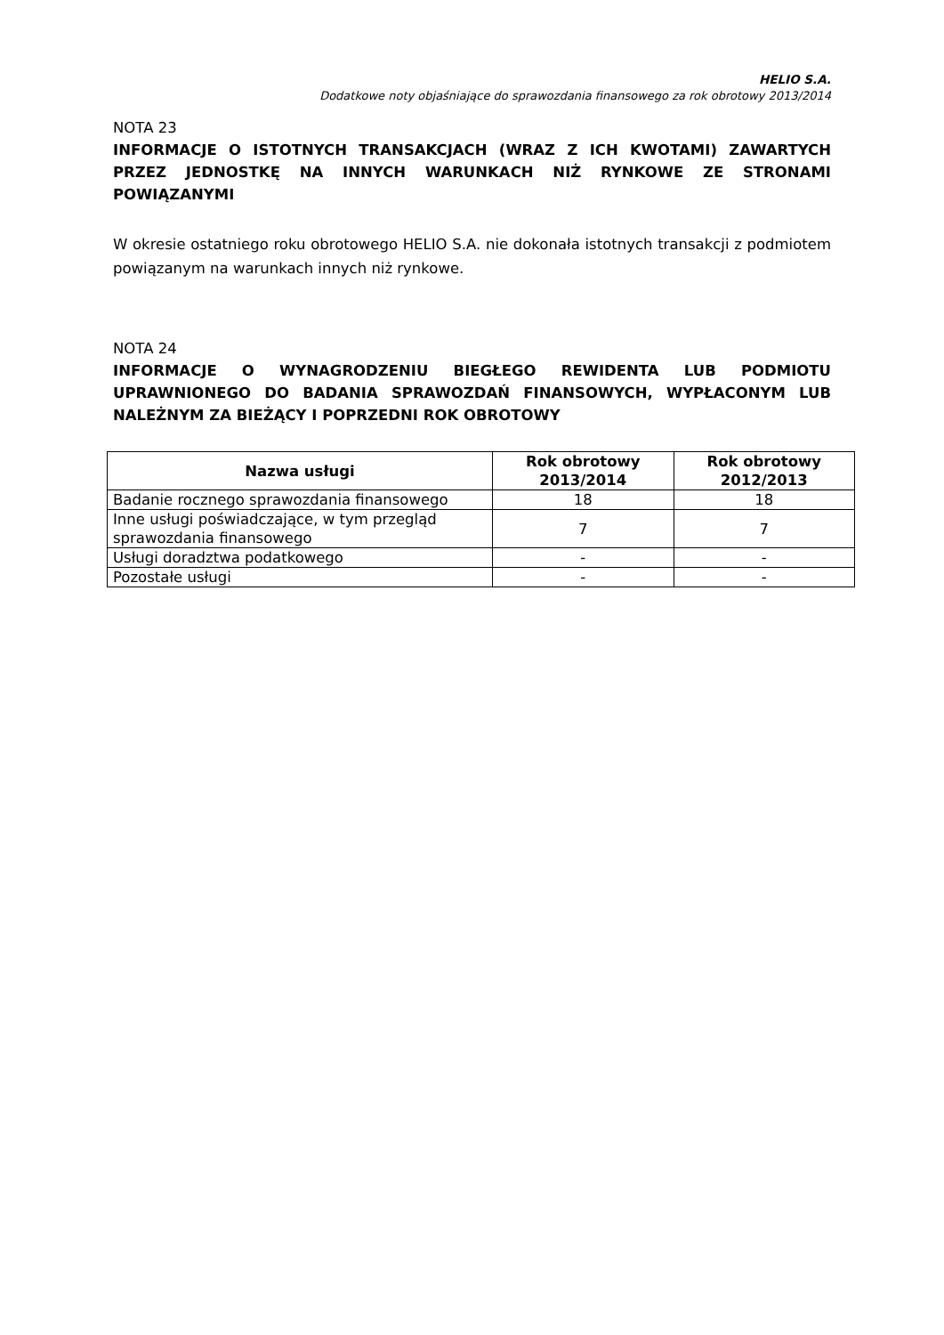HELIO S.A.
Dodatkowe noty objaśniające do sprawozdania finansowego za rok obrotowy 2013/2014
NOTA 23
INFORMACJE O ISTOTNYCH TRANSAKCJACH (WRAZ Z ICH KWOTAMI) ZAWARTYCH PRZEZ JEDNOSTKĘ NA INNYCH WARUNKACH NIŻ RYNKOWE ZE STRONAMI POWIĄZANYMI
W okresie ostatniego roku obrotowego HELIO S.A. nie dokonała istotnych transakcji z podmiotem powiązanym na warunkach innych niż rynkowe.
NOTA 24
INFORMACJE O WYNAGRODZENIU BIEGŁEGO REWIDENTA LUB PODMIOTU UPRAWNIONEGO DO BADANIA SPRAWOZDAŃ FINANSOWYCH, WYPŁACONYM LUB NALEŻNYM ZA BIEŻĄCY I POPRZEDNI ROK OBROTOWY
| Nazwa usługi | Rok obrotowy 2013/2014 | Rok obrotowy 2012/2013 |
| --- | --- | --- |
| Badanie rocznego sprawozdania finansowego | 18 | 18 |
| Inne usługi poświadczające, w tym przegląd sprawozdania finansowego | 7 | 7 |
| Usługi doradztwa podatkowego | - | - |
| Pozostałe usługi | - | - |